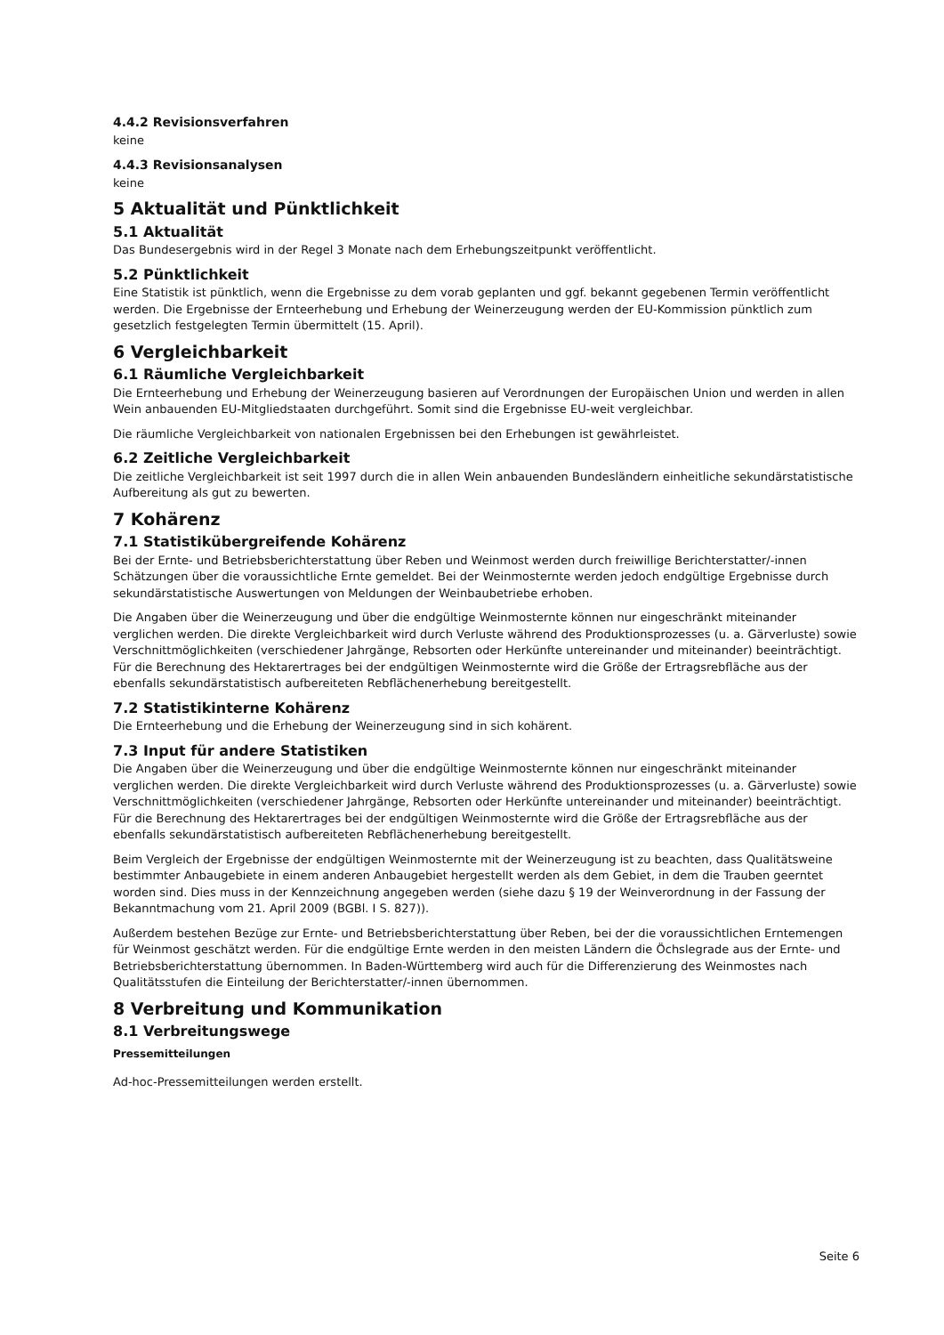4.4.2 Revisionsverfahren
keine
4.4.3 Revisionsanalysen
keine
5 Aktualität und Pünktlichkeit
5.1 Aktualität
Das Bundesergebnis wird in der Regel 3 Monate nach dem Erhebungszeitpunkt veröffentlicht.
5.2 Pünktlichkeit
Eine Statistik ist pünktlich, wenn die Ergebnisse zu dem vorab geplanten und ggf. bekannt gegebenen Termin veröffentlicht werden. Die Ergebnisse der Ernteerhebung und Erhebung der Weinerzeugung werden der EU-Kommission pünktlich zum gesetzlich festgelegten Termin übermittelt (15. April).
6 Vergleichbarkeit
6.1 Räumliche Vergleichbarkeit
Die Ernteerhebung und Erhebung der Weinerzeugung basieren auf Verordnungen der Europäischen Union und werden in allen Wein anbauenden EU-Mitgliedstaaten durchgeführt. Somit sind die Ergebnisse EU-weit vergleichbar.
Die räumliche Vergleichbarkeit von nationalen Ergebnissen bei den Erhebungen ist gewährleistet.
6.2 Zeitliche Vergleichbarkeit
Die zeitliche Vergleichbarkeit ist seit 1997 durch die in allen Wein anbauenden Bundesländern einheitliche sekundärstatistische Aufbereitung als gut zu bewerten.
7 Kohärenz
7.1 Statistikübergreifende Kohärenz
Bei der Ernte- und Betriebsberichterstattung über Reben und Weinmost werden durch freiwillige Berichterstatter/-innen Schätzungen über die voraussichtliche Ernte gemeldet. Bei der Weinmosternte werden jedoch endgültige Ergebnisse durch sekundärstatistische Auswertungen von Meldungen der Weinbaubetriebe erhoben.
Die Angaben über die Weinerzeugung und über die endgültige Weinmosternte können nur eingeschränkt miteinander verglichen werden. Die direkte Vergleichbarkeit wird durch Verluste während des Produktionsprozesses (u. a. Gärverluste) sowie Verschnittmöglichkeiten (verschiedener Jahrgänge, Rebsorten oder Herkünfte untereinander und miteinander) beeinträchtigt. Für die Berechnung des Hektarertrages bei der endgültigen Weinmosternte wird die Größe der Ertragsrebfläche aus der ebenfalls sekundärstatistisch aufbereiteten Rebflächenerhebung bereitgestellt.
7.2 Statistikinterne Kohärenz
Die Ernteerhebung und die Erhebung der Weinerzeugung sind in sich kohärent.
7.3 Input für andere Statistiken
Die Angaben über die Weinerzeugung und über die endgültige Weinmosternte können nur eingeschränkt miteinander verglichen werden. Die direkte Vergleichbarkeit wird durch Verluste während des Produktionsprozesses (u. a. Gärverluste) sowie Verschnittmöglichkeiten (verschiedener Jahrgänge, Rebsorten oder Herkünfte untereinander und miteinander) beeinträchtigt. Für die Berechnung des Hektarertrages bei der endgültigen Weinmosternte wird die Größe der Ertragsrebfläche aus der ebenfalls sekundärstatistisch aufbereiteten Rebflächenerhebung bereitgestellt.
Beim Vergleich der Ergebnisse der endgültigen Weinmosternte mit der Weinerzeugung ist zu beachten, dass Qualitätsweine bestimmter Anbaugebiete in einem anderen Anbaugebiet hergestellt werden als dem Gebiet, in dem die Trauben geerntet worden sind. Dies muss in der Kennzeichnung angegeben werden (siehe dazu § 19 der Weinverordnung in der Fassung der Bekanntmachung vom 21. April 2009 (BGBl. I S. 827)).
Außerdem bestehen Bezüge zur Ernte- und Betriebsberichterstattung über Reben, bei der die voraussichtlichen Erntemengen für Weinmost geschätzt werden. Für die endgültige Ernte werden in den meisten Ländern die Öchslegrade aus der Ernte- und Betriebsberichterstattung übernommen. In Baden-Württemberg wird auch für die Differenzierung des Weinmostes nach Qualitätsstufen die Einteilung der Berichterstatter/-innen übernommen.
8 Verbreitung und Kommunikation
8.1 Verbreitungswege
Pressemitteilungen
Ad-hoc-Pressemitteilungen werden erstellt.
Seite 6